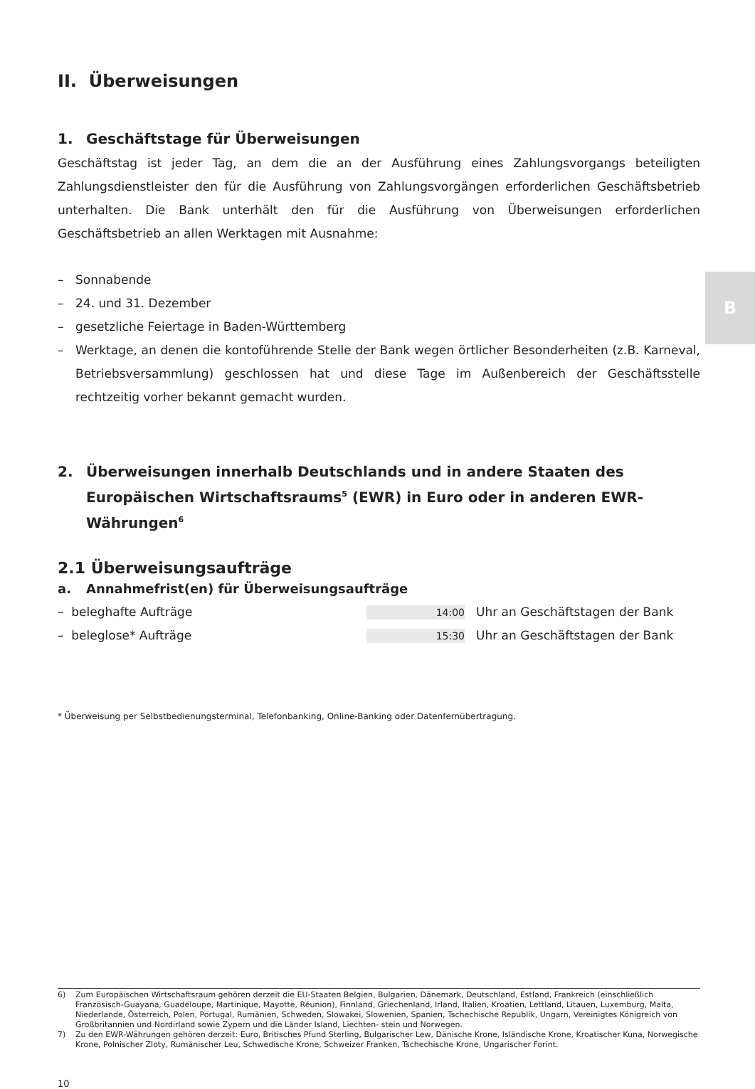B
II. Überweisungen
1. Geschäftstage für Überweisungen
Geschäftstag ist jeder Tag, an dem die an der Ausführung eines Zahlungsvorgangs beteiligten Zahlungsdienstleister den für die Ausführung von Zahlungsvorgängen erforderlichen Geschäftsbetrieb unterhalten. Die Bank unterhält den für die Ausführung von Überweisungen erforderlichen Geschäftsbetrieb an allen Werktagen mit Ausnahme:
– Sonnabende
– 24. und 31. Dezember
– gesetzliche Feiertage in Baden-Württemberg
–
Werktage, an denen die kontoführende Stelle der Bank wegen örtlicher Besonderheiten (z.B. Karneval, Betriebsversammlung) geschlossen hat und diese Tage im Außenbereich der Geschäftsstelle rechtzeitig vorher bekannt gemacht wurden.
2. Überweisungen innerhalb Deutschlands und in andere Staaten des Europäischen Wirtschaftsraums<sup>5</sup> (EWR) in Euro oder in anderen EWR-Währungen<sup>6</sup>
2.1 Überweisungsaufträge
a. Annahmefrist(en) für Überweisungsaufträge
– beleghafte Aufträge 14:00 Uhr an Geschäftstagen der Bank
– beleglose* Aufträge 15:30 Uhr an Geschäftstagen der Bank
* Überweisung per Selbstbedienungsterminal, Telefonbanking, Online-Banking oder Datenfernübertragung.
6) Zum Europäischen Wirtschaftsraum gehören derzeit die EU-Staaten Belgien, Bulgarien, Dänemark, Deutschland, Estland, Frankreich (einschließlich Französisch-Guayana, Guadeloupe, Martinique, Mayotte, Réunion), Finnland, Griechenland, Irland, Italien, Kroatien, Lettland, Litauen, Luxemburg, Malta, Niederlande, Österreich, Polen, Portugal, Rumänien, Schweden, Slowakei, Slowenien, Spanien, Tschechische Republik, Ungarn, Vereinigtes Königreich von Großbritannien und Nordirland sowie Zypern und die Länder Island, Liechten- stein und Norwegen.
7) Zu den EWR-Währungen gehören derzeit: Euro, Britisches Pfund Sterling, Bulgarischer Lew, Dänische Krone, Isländische Krone, Kroatischer Kuna, Norwegische Krone, Polnischer Zloty, Rumänischer Leu, Schwedische Krone, Schweizer Franken, Tschechische Krone, Ungarischer Forint.
10